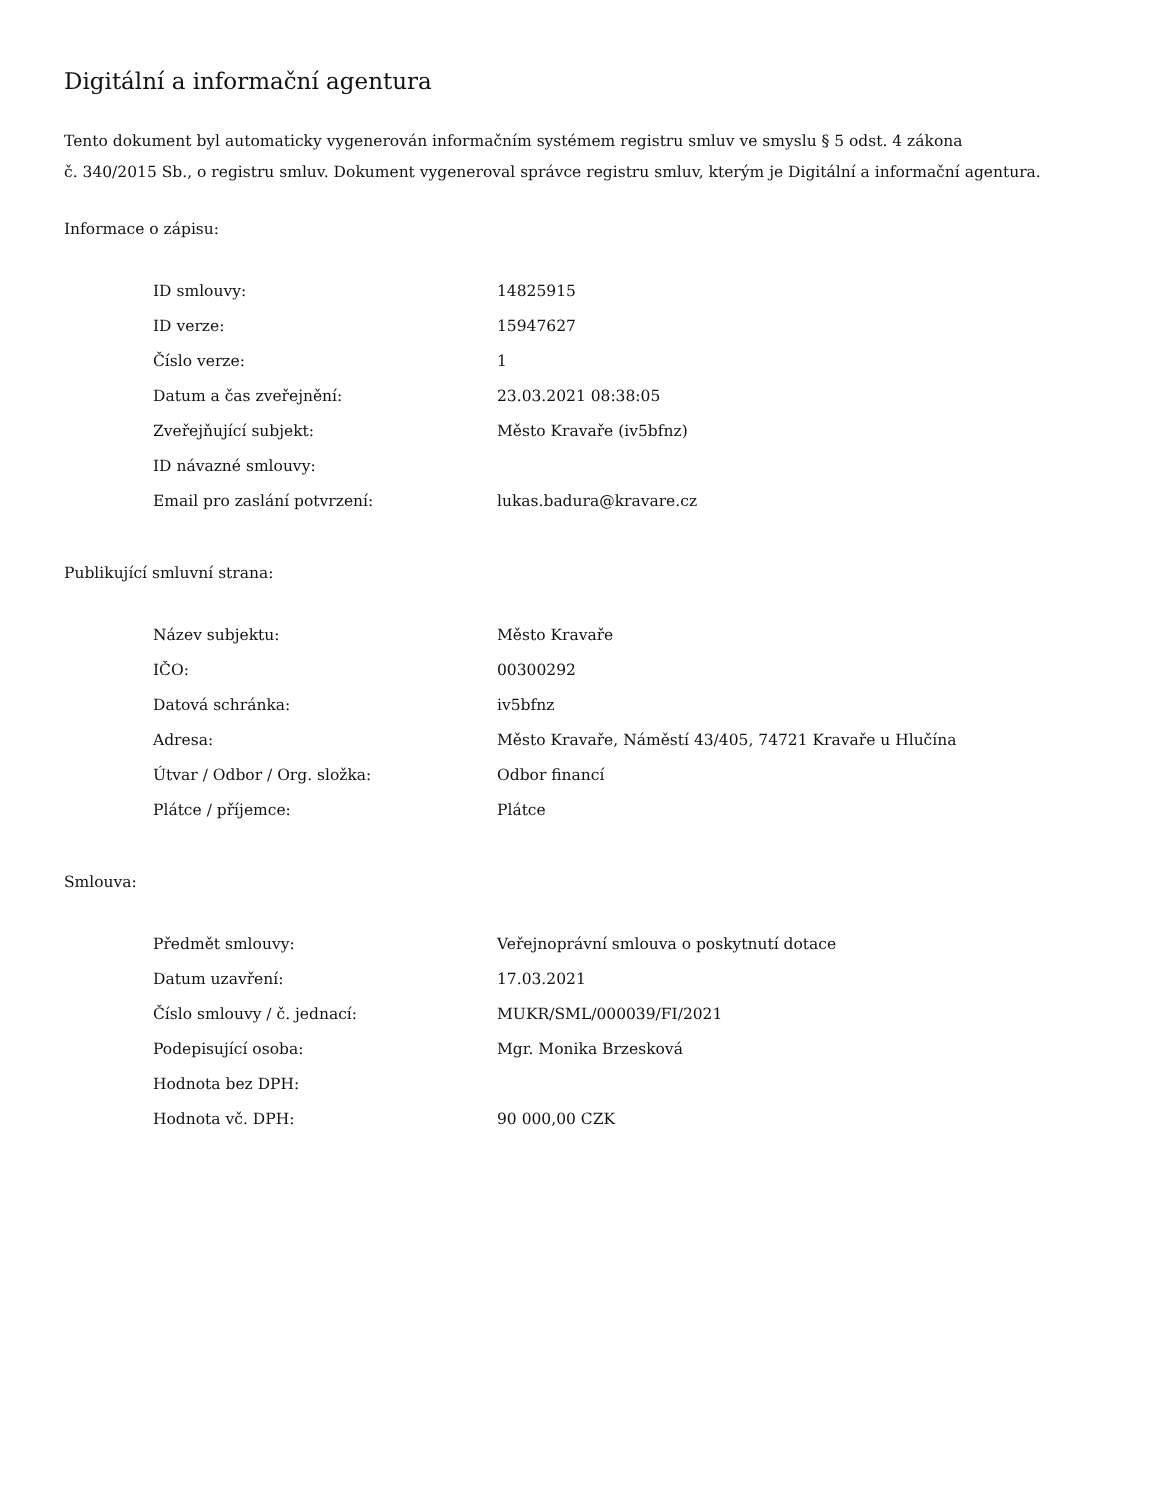Digitální a informační agentura
Tento dokument byl automaticky vygenerován informačním systémem registru smluv ve smyslu § 5 odst. 4 zákona
č. 340/2015 Sb., o registru smluv. Dokument vygeneroval správce registru smluv, kterým je Digitální a informační agentura.
Informace o zápisu:
| ID smlouvy: | 14825915 |
| ID verze: | 15947627 |
| Číslo verze: | 1 |
| Datum a čas zveřejnění: | 23.03.2021 08:38:05 |
| Zveřejňující subjekt: | Město Kravaře (iv5bfnz) |
| ID návazné smlouvy: | |
| Email pro zaslání potvrzení: | lukas.badura@kravare.cz |
Publikující smluvní strana:
| Název subjektu: | Město Kravaře |
| IČO: | 00300292 |
| Datová schránka: | iv5bfnz |
| Adresa: | Město Kravaře, Náměstí 43/405, 74721 Kravaře u Hlučína |
| Útvar / Odbor / Org. složka: | Odbor financí |
| Plátce / příjemce: | Plátce |
Smlouva:
| Předmět smlouvy: | Veřejnoprávní smlouva o poskytnutí dotace |
| Datum uzavření: | 17.03.2021 |
| Číslo smlouvy / č. jednací: | MUKR/SML/000039/FI/2021 |
| Podepisující osoba: | Mgr. Monika Brzesková |
| Hodnota bez DPH: | |
| Hodnota vč. DPH: | 90 000,00 CZK |